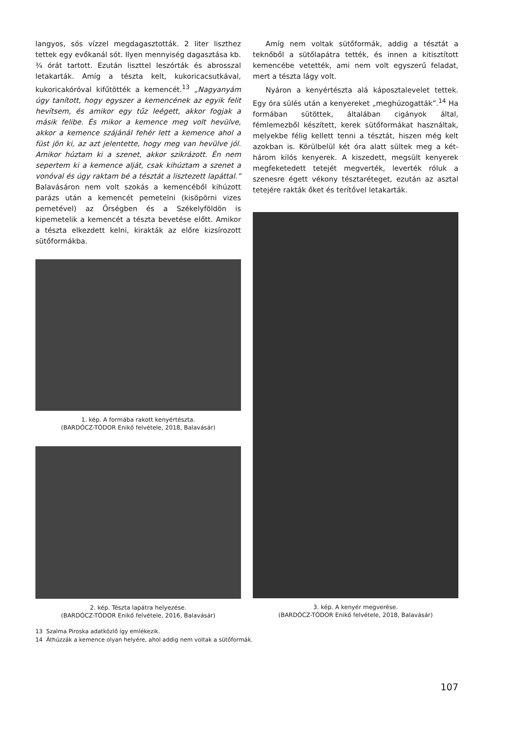langyos, sós vízzel megdagasztották. 2 liter liszthez tettek egy evőkanál sót. Ilyen mennyiség dagasztása kb. ¾ órát tartott. Ezután liszttel leszórták és abrosszal letakarták. Amíg a tészta kelt, kukoricacsutkával, kukoricakóróval kifűtötték a kemencét.<sup>13</sup> „Nagyanyám úgy tanított, hogy egyszer a kemencének az egyik felit hevítsem, és amikor egy tűz leégett, akkor fogjak a másik felibe. És mikor a kemence meg volt hevülve, akkor a kemence szájánál fehér lett a kemence ahol a füst jön ki, az azt jelentette, hogy meg van hevülve jól. Amikor húztam ki a szenet, akkor szikrázott. Én nem sepertem ki a kemence alját, csak kihúztam a szenet a vonóval és úgy raktam bé a tésztát a lisztezett lapáttal.” Balavásáron nem volt szokás a kemencéből kihúzott parázs után a kemencét pemetelni (kisöpörni vizes pemetével) az Őrségben és a Székelyföldön is kipemetelik a kemencét a tészta bevetése előtt. Amikor a tészta elkezdett kelni, kirakták az előre kizsírozott sütőformákba.
1. kép. A formába rakott kenyértészta.
(BARDÓCZ-TÓDOR Enikő felvétele, 2018, Balavásár)
2. kép. Tészta lapátra helyezése.
(BARDÓCZ-TÓDOR Enikő felvétele, 2016, Balavásár)
Amíg nem voltak sütőformák, addig a tésztát a teknőből a sütőlapátra tették, és innen a kitisztított kemencébe vetették, ami nem volt egyszerű feladat, mert a tészta lágy volt.
Nyáron a kenyértészta alá káposztalevelet tettek. Egy óra sülés után a kenyereket „meghúzogatták”.<sup>14</sup> Ha formában sütöttek, általában cigányok által, fémlemezből készített, kerek sütőformákat használtak, melyekbe félig kellett tenni a tésztát, hiszen még kelt azokban is. Körülbelül két óra alatt sültek meg a két-három kilós kenyerek. A kiszedett, megsült kenyerek megfeketedett tetejét megverték, leverték róluk a szenesre égett vékony tésztaréteget, ezután az asztal tetejére rakták őket és terítővel letakarták.
3. kép. A kenyér megverése.
(BARDÓCZ-TÓDOR Enikő felvétele, 2018, Balavásár)
13 Szalma Piroska adatközlő így emlékezik.
14 Áthúzzák a kemence olyan helyére, ahol addig nem voltak a sütőformák.
107